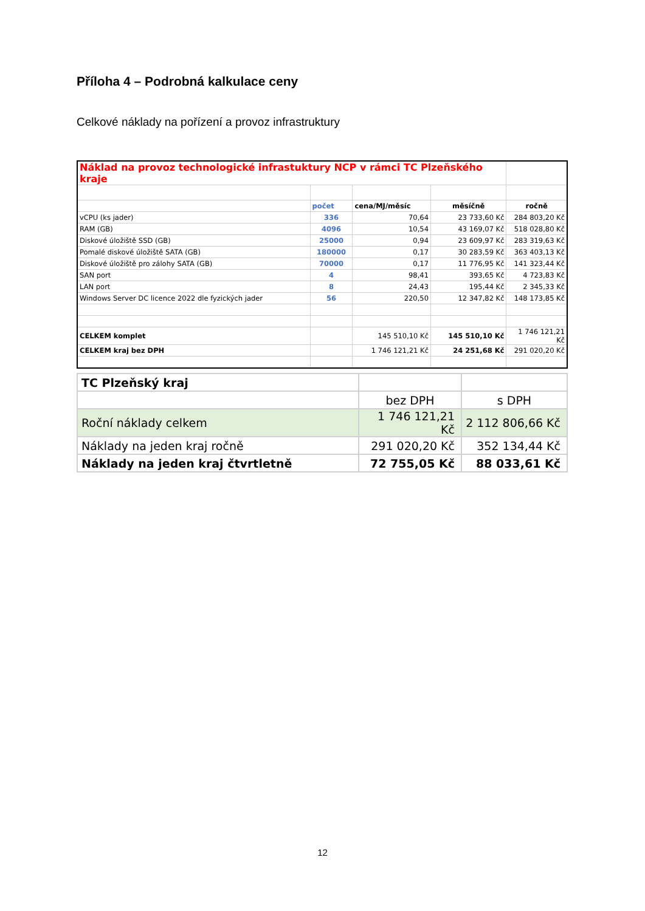Příloha 4 – Podrobná kalkulace ceny
Celkové náklady na pořízení a provoz infrastruktury
| Náklad na provoz technologické infrastuktury NCP v rámci TC Plzeňského kraje | | | | |
| | počet | cena/MJ/měsíc | měsíčně | ročně |
| vCPU (ks jader) | 336 | 70,64 | 23 733,60 Kč | 284 803,20 Kč |
| RAM (GB) | 4096 | 10,54 | 43 169,07 Kč | 518 028,80 Kč |
| Diskové úložiště SSD (GB) | 25000 | 0,94 | 23 609,97 Kč | 283 319,63 Kč |
| Pomalé diskové úložiště SATA (GB) | 180000 | 0,17 | 30 283,59 Kč | 363 403,13 Kč |
| Diskové úložiště pro zálohy SATA (GB) | 70000 | 0,17 | 11 776,95 Kč | 141 323,44 Kč |
| SAN port | 4 | 98,41 | 393,65 Kč | 4 723,83 Kč |
| LAN port | 8 | 24,43 | 195,44 Kč | 2 345,33 Kč |
| Windows Server DC licence 2022 dle fyzických jader | 56 | 220,50 | 12 347,82 Kč | 148 173,85 Kč |
| CELKEM komplet | | 145 510,10 Kč | 145 510,10 Kč | 1 746 121,21 Kč |
| CELKEM kraj bez DPH | | 1 746 121,21 Kč | 24 251,68 Kč | 291 020,20 Kč |
| TC Plzeňský kraj | | |
| | bez DPH | s DPH |
| Roční náklady celkem | 1 746 121,21 Kč | 2 112 806,66 Kč |
| Náklady na jeden kraj ročně | 291 020,20 Kč | 352 134,44 Kč |
| Náklady na jeden kraj čtvrtletně | 72 755,05 Kč | 88 033,61 Kč |
12